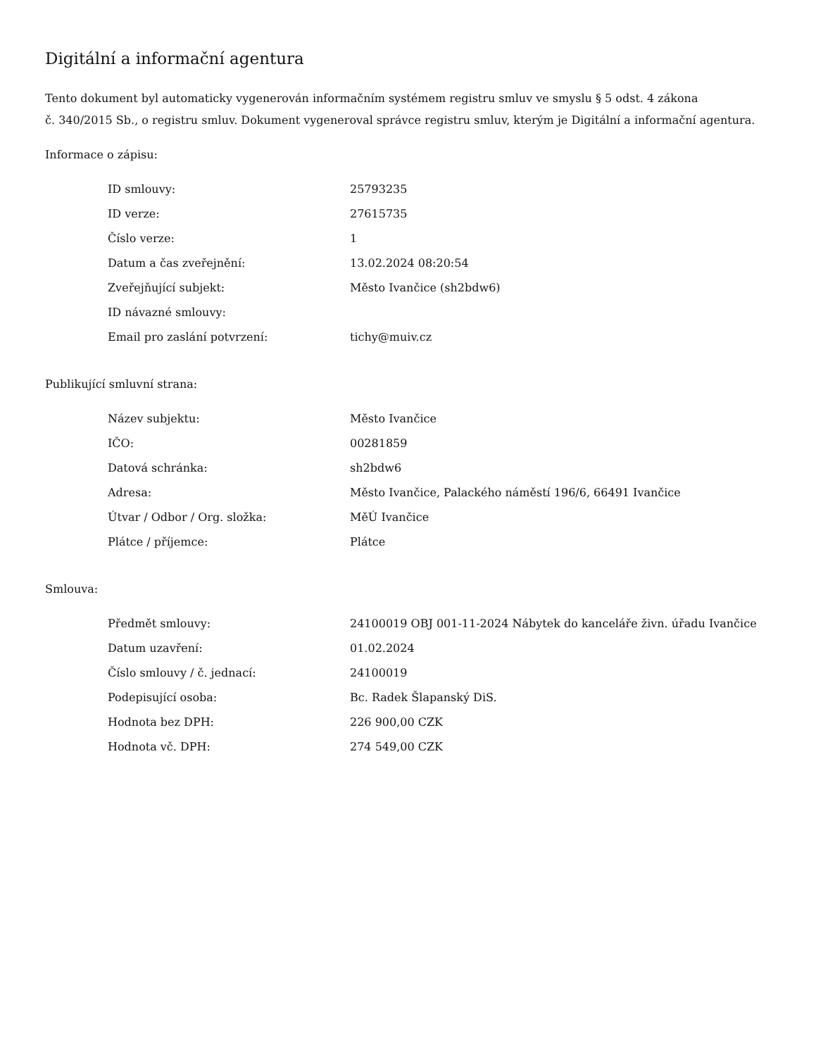Digitální a informační agentura
Tento dokument byl automaticky vygenerován informačním systémem registru smluv ve smyslu § 5 odst. 4 zákona
č. 340/2015 Sb., o registru smluv. Dokument vygeneroval správce registru smluv, kterým je Digitální a informační agentura.
Informace o zápisu:
| ID smlouvy: | 25793235 |
| ID verze: | 27615735 |
| Číslo verze: | 1 |
| Datum a čas zveřejnění: | 13.02.2024 08:20:54 |
| Zveřejňující subjekt: | Město Ivančice (sh2bdw6) |
| ID návazné smlouvy: | |
| Email pro zaslání potvrzení: | tichy@muiv.cz |
Publikující smluvní strana:
| Název subjektu: | Město Ivančice |
| IČO: | 00281859 |
| Datová schránka: | sh2bdw6 |
| Adresa: | Město Ivančice, Palackého náměstí 196/6, 66491 Ivančice |
| Útvar / Odbor / Org. složka: | MěÚ Ivančice |
| Plátce / příjemce: | Plátce |
Smlouva:
| Předmět smlouvy: | 24100019 OBJ 001-11-2024 Nábytek do kanceláře živn. úřadu Ivančice |
| Datum uzavření: | 01.02.2024 |
| Číslo smlouvy / č. jednací: | 24100019 |
| Podepisující osoba: | Bc. Radek Šlapanský DiS. |
| Hodnota bez DPH: | 226 900,00 CZK |
| Hodnota vč. DPH: | 274 549,00 CZK |